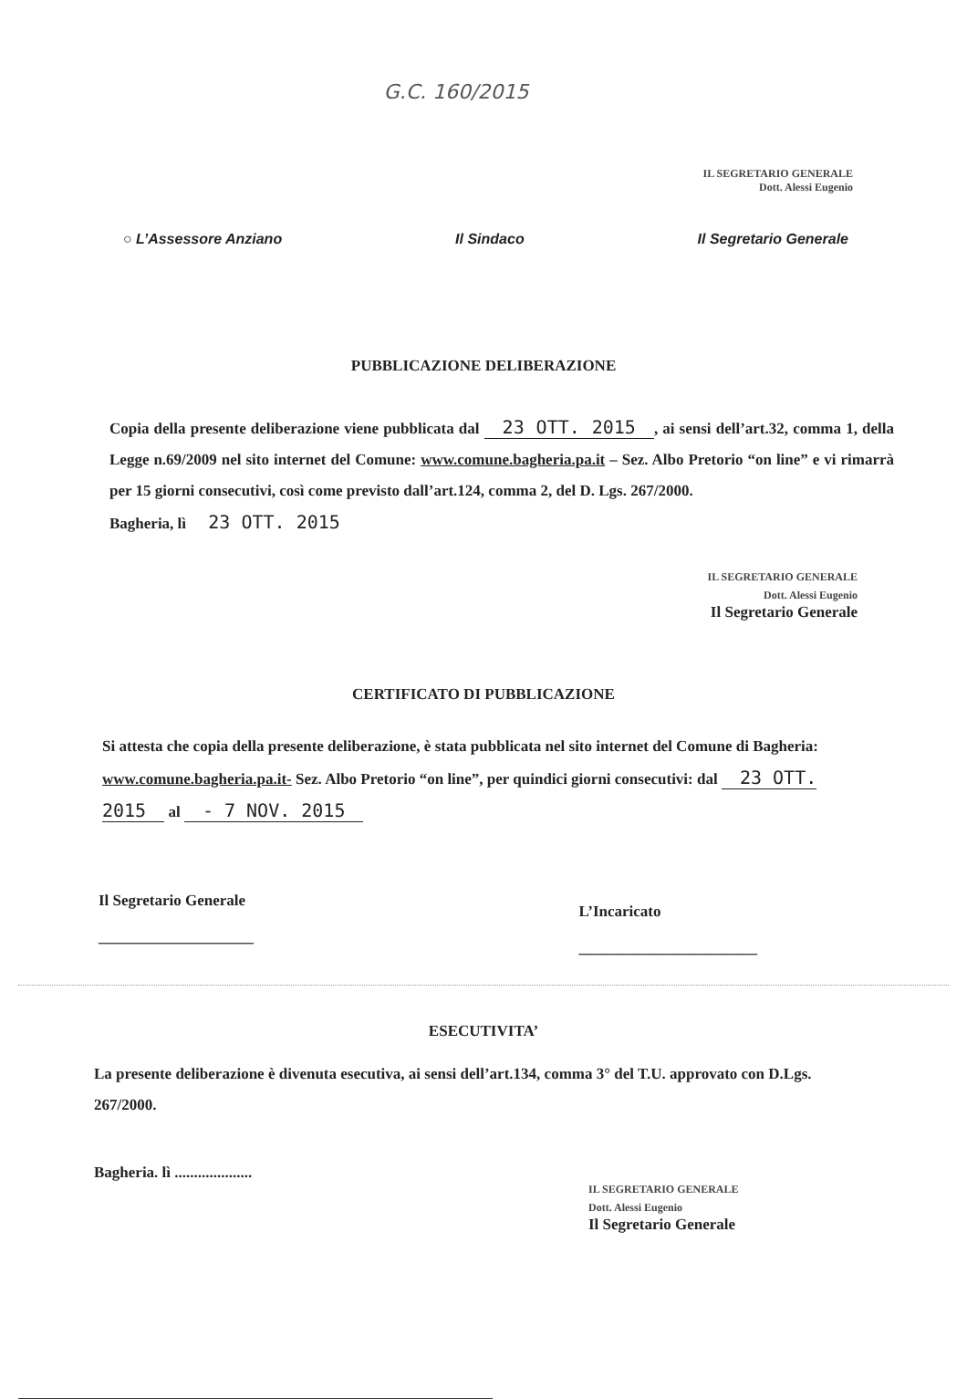G.C. 160/2015
IL SEGRETARIO GENERALE
Dott. Alessi Eugenio
○ L’Assessore Anziano Il Sindaco Il Segretario Generale
PUBBLICAZIONE DELIBERAZIONE
Copia della presente deliberazione viene pubblicata dal 23 OTT. 2015, ai sensi dell’art.32, comma 1, della Legge n.69/2009 nel sito internet del Comune: www.comune.bagheria.pa.it – Sez. Albo Pretorio “on line” e vi rimarrà per 15 giorni consecutivi, così come previsto dall’art.124, comma 2, del D. Lgs. 267/2000.
Bagheria, lì 23 OTT. 2015
IL SEGRETARIO GENERALE
Dott. Alessi Eugenio
Il Segretario Generale
CERTIFICATO DI PUBBLICAZIONE
Si attesta che copia della presente deliberazione, è stata pubblicata nel sito internet del Comune di Bagheria: www.comune.bagheria.pa.it- Sez. Albo Pretorio “on line”, per quindici giorni consecutivi: dal 23 OTT. 2015 al - 7 NOV. 2015
Il Segretario Generale
____________________ L’Incaricato
_______________________
ESECUTIVITA’
La presente deliberazione è divenuta esecutiva, ai sensi dell’art.134, comma 3° del T.U. approvato con D.Lgs. 267/2000.
Bagheria. lì ....................
IL SEGRETARIO GENERALE
Dott. Alessi Eugenio
Il Segretario Generale